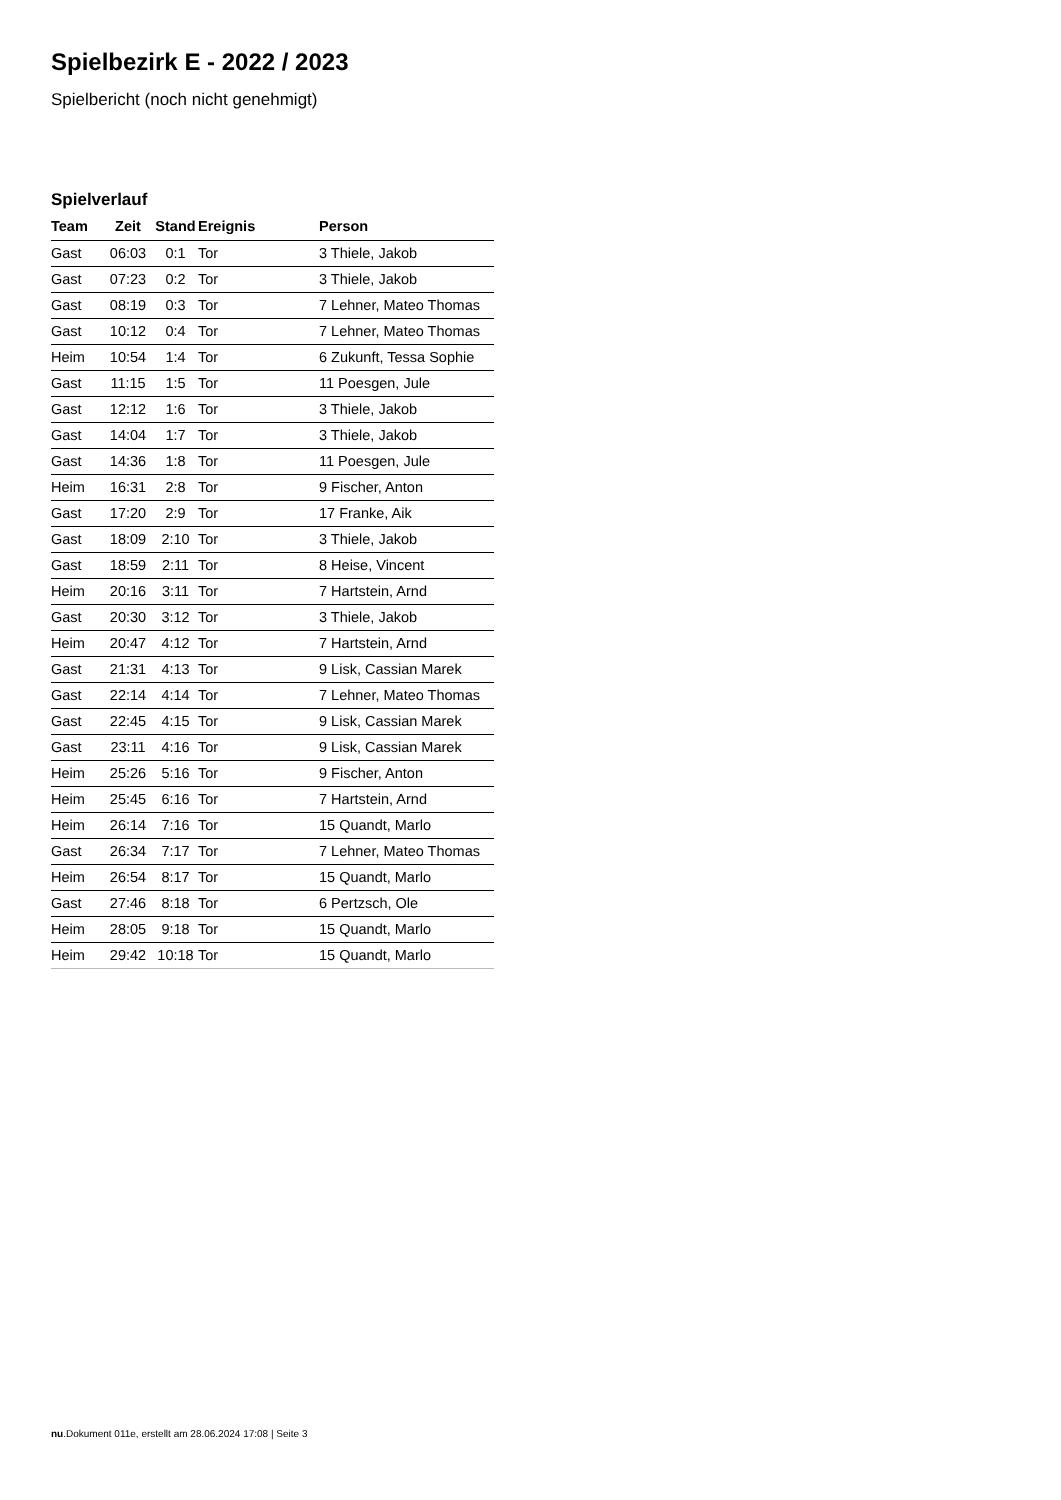Spielbezirk E - 2022 / 2023
Spielbericht (noch nicht genehmigt)
Spielverlauf
| Team | Zeit | Stand | Ereignis | Person |
| --- | --- | --- | --- | --- |
| Gast | 06:03 | 0:1 | Tor | 3 Thiele, Jakob |
| Gast | 07:23 | 0:2 | Tor | 3 Thiele, Jakob |
| Gast | 08:19 | 0:3 | Tor | 7 Lehner, Mateo Thomas |
| Gast | 10:12 | 0:4 | Tor | 7 Lehner, Mateo Thomas |
| Heim | 10:54 | 1:4 | Tor | 6 Zukunft, Tessa Sophie |
| Gast | 11:15 | 1:5 | Tor | 11 Poesgen, Jule |
| Gast | 12:12 | 1:6 | Tor | 3 Thiele, Jakob |
| Gast | 14:04 | 1:7 | Tor | 3 Thiele, Jakob |
| Gast | 14:36 | 1:8 | Tor | 11 Poesgen, Jule |
| Heim | 16:31 | 2:8 | Tor | 9 Fischer, Anton |
| Gast | 17:20 | 2:9 | Tor | 17 Franke, Aik |
| Gast | 18:09 | 2:10 | Tor | 3 Thiele, Jakob |
| Gast | 18:59 | 2:11 | Tor | 8 Heise, Vincent |
| Heim | 20:16 | 3:11 | Tor | 7 Hartstein, Arnd |
| Gast | 20:30 | 3:12 | Tor | 3 Thiele, Jakob |
| Heim | 20:47 | 4:12 | Tor | 7 Hartstein, Arnd |
| Gast | 21:31 | 4:13 | Tor | 9 Lisk, Cassian Marek |
| Gast | 22:14 | 4:14 | Tor | 7 Lehner, Mateo Thomas |
| Gast | 22:45 | 4:15 | Tor | 9 Lisk, Cassian Marek |
| Gast | 23:11 | 4:16 | Tor | 9 Lisk, Cassian Marek |
| Heim | 25:26 | 5:16 | Tor | 9 Fischer, Anton |
| Heim | 25:45 | 6:16 | Tor | 7 Hartstein, Arnd |
| Heim | 26:14 | 7:16 | Tor | 15 Quandt, Marlo |
| Gast | 26:34 | 7:17 | Tor | 7 Lehner, Mateo Thomas |
| Heim | 26:54 | 8:17 | Tor | 15 Quandt, Marlo |
| Gast | 27:46 | 8:18 | Tor | 6 Pertzsch, Ole |
| Heim | 28:05 | 9:18 | Tor | 15 Quandt, Marlo |
| Heim | 29:42 | 10:18 | Tor | 15 Quandt, Marlo |
nu.Dokument 011e, erstellt am 28.06.2024 17:08 | Seite 3